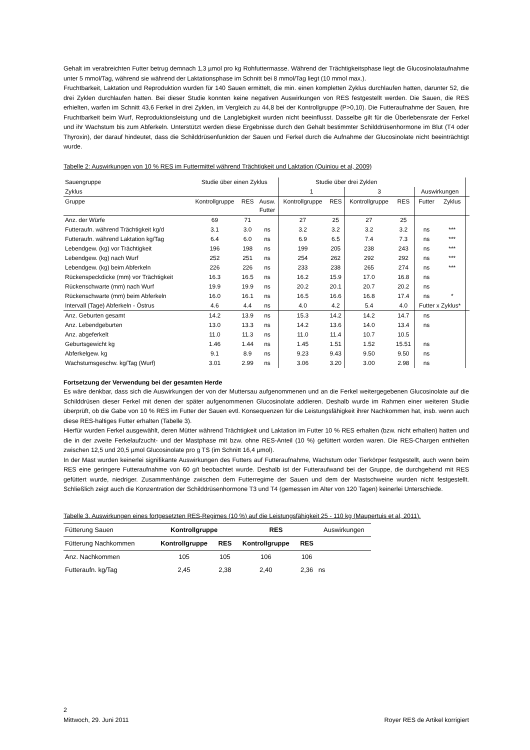Gehalt im verabreichten Futter betrug demnach 1,3 µmol pro kg Rohfuttermasse. Während der Trächtigkeitsphase liegt die Glucosinolataufnahme unter 5 mmol/Tag, während sie während der Laktationsphase im Schnitt bei 8 mmol/Tag liegt (10 mmol max.).
Fruchtbarkeit, Laktation und Reproduktion wurden für 140 Sauen ermittelt, die min. einen kompletten Zyklus durchlaufen hatten, darunter 52, die drei Zyklen durchlaufen hatten. Bei dieser Studie konnten keine negativen Auswirkungen von RES festgestellt werden. Die Sauen, die RES erhielten, warfen im Schnitt 43,6 Ferkel in drei Zyklen, im Vergleich zu 44,8 bei der Kontrollgruppe (P>0,10). Die Futteraufnahme der Sauen, ihre Fruchtbarkeit beim Wurf, Reproduktionsleistung und die Langlebigkeit wurden nicht beeinflusst. Dasselbe gilt für die Überlebensrate der Ferkel und ihr Wachstum bis zum Abferkeln. Unterstützt werden diese Ergebnisse durch den Gehalt bestimmter Schilddrüsenhormone im Blut (T4 oder Thyroxin), der darauf hindeutet, dass die Schilddrüsenfunktion der Sauen und Ferkel durch die Aufnahme der Glucosinolate nicht beeinträchtigt wurde.
Tabelle 2: Auswirkungen von 10 % RES im Futtermittel während Trächtigkeit und Laktation (Quiniou et al, 2009)
| Sauengruppe | Studie über einen Zyklus | | | Studie über drei Zyklen | | | | | | |
| Zyklus | | | | 1 | | 3 | | Auswirkungen | | |
| Gruppe | Kontrollgruppe | RES | Ausw. Futter | Kontrollgruppe | RES | Kontrollgruppe | RES | Futter | Zyklus | |
| Anz. der Würfe | 69 | 71 | | 27 | 25 | 27 | 25 | | | |
| Futteraufn. während Trächtigkeit kg/d | 3.1 | 3.0 | ns | 3.2 | 3.2 | 3.2 | 3.2 | ns | *** | |
| Futteraufn. während Laktation kg/Tag | 6.4 | 6.0 | ns | 6.9 | 6.5 | 7.4 | 7.3 | ns | *** | |
| Lebendgew. (kg) vor Trächtigkeit | 196 | 198 | ns | 199 | 205 | 238 | 243 | ns | *** | |
| Lebendgew. (kg) nach Wurf | 252 | 251 | ns | 254 | 262 | 292 | 292 | ns | *** | |
| Lebendgew. (kg) beim Abferkeln | 226 | 226 | ns | 233 | 238 | 265 | 274 | ns | *** | |
| Rückenspeckdicke (mm) vor Trächtigkeit | 16.3 | 16.5 | ns | 16.2 | 15.9 | 17.0 | 16.8 | ns | | |
| Rückenschwarte (mm) nach Wurf | 19.9 | 19.9 | ns | 20.2 | 20.1 | 20.7 | 20.2 | ns | | |
| Rückenschwarte (mm) beim Abferkeln | 16.0 | 16.1 | ns | 16.5 | 16.6 | 16.8 | 17.4 | ns | * | |
| Intervall (Tage) Abferkeln - Östrus | 4.6 | 4.4 | ns | 4.0 | 4.2 | 5.4 | 4.0 | Futter x Zyklus* | | |
| Anz. Geburten gesamt | 14.2 | 13.9 | ns | 15.3 | 14.2 | 14.2 | 14.7 | ns | | |
| Anz. Lebendgeburten | 13.0 | 13.3 | ns | 14.2 | 13.6 | 14.0 | 13.4 | ns | | |
| Anz. abgeferkelt | 11.0 | 11.3 | ns | 11.0 | 11.4 | 10.7 | 10.5 | | | |
| Geburtsgewicht kg | 1.46 | 1.44 | ns | 1.45 | 1.51 | 1.52 | 15.51 | ns | | |
| Abferkelgew. kg | 9.1 | 8.9 | ns | 9.23 | 9.43 | 9.50 | 9.50 | ns | | |
| Wachstumsgeschw. kg/Tag (Wurf) | 3.01 | 2.99 | ns | 3.06 | 3.20 | 3.00 | 2.98 | ns | | |
Fortsetzung der Verwendung bei der gesamten Herde
Es wäre denkbar, dass sich die Auswirkungen der von der Muttersau aufgenommenen und an die Ferkel weitergegebenen Glucosinolate auf die Schilddrüsen dieser Ferkel mit denen der später aufgenommenen Glucosinolate addieren. Deshalb wurde im Rahmen einer weiteren Studie überprüft, ob die Gabe von 10 % RES im Futter der Sauen evtl. Konsequenzen für die Leistungsfähigkeit ihrer Nachkommen hat, insb. wenn auch diese RES-haltiges Futter erhalten (Tabelle 3).
Hierfür wurden Ferkel ausgewählt, deren Mütter während Trächtigkeit und Laktation im Futter 10 % RES erhalten (bzw. nicht erhalten) hatten und die in der zweite Ferkelaufzucht- und der Mastphase mit bzw. ohne RES-Anteil (10 %) gefüttert worden waren. Die RES-Chargen enthielten zwischen 12,5 und 20,5 µmol Glucosinolate pro g TS (im Schnitt 16,4 µmol).
In der Mast wurden keinerlei signifikante Auswirkungen des Futters auf Futteraufnahme, Wachstum oder Tierkörper festgestellt, auch wenn beim RES eine geringere Futteraufnahme von 60 g/t beobachtet wurde. Deshalb ist der Futteraufwand bei der Gruppe, die durchgehend mit RES gefüttert wurde, niedriger. Zusammenhänge zwischen dem Futterregime der Sauen und dem der Mastschweine wurden nicht festgestellt. Schließlich zeigt auch die Konzentration der Schilddrüsenhormone T3 und T4 (gemessen im Alter von 120 Tagen) keinerlei Unterschiede.
Tabelle 3. Auswirkungen eines fortgesetzten RES-Regimes (10 %) auf die Leistungsfähigkeit 25 - 110 kg (Maupertuis et al, 2011).
| Fütterung Sauen | Kontrollgruppe | | RES | | Auswirkungen |
| Fütterung Nachkommen | Kontrollgruppe | RES | Kontrollgruppe | RES | |
| Anz. Nachkommen | 105 | 105 | 106 | 106 | |
| Futteraufn. kg/Tag | 2,45 | 2,38 | 2,40 | 2,36 | ns |
2
Mittwoch, 29. Juni 2011 Royer RES de Artikel korrigiert